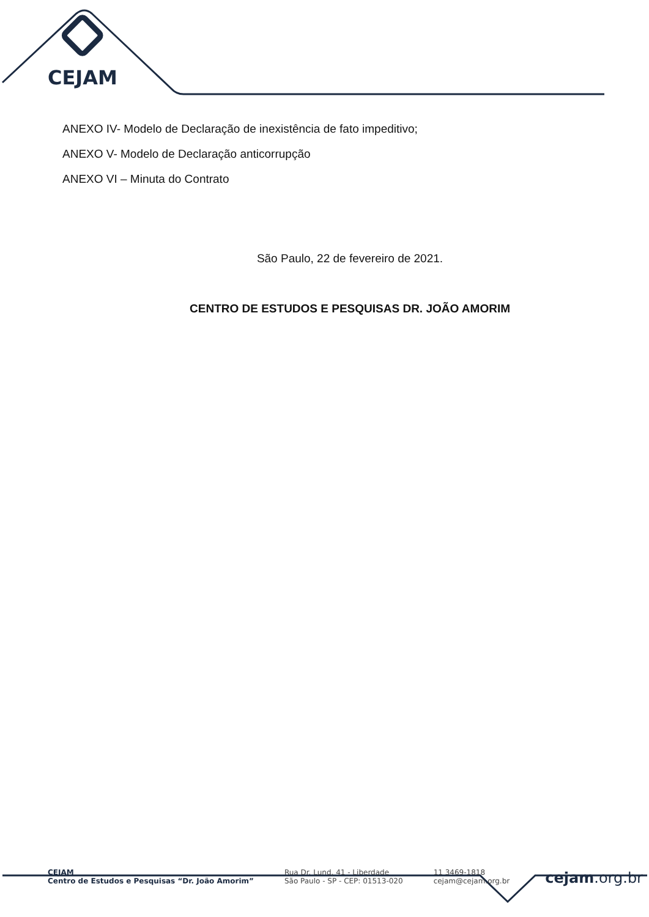CEJAM
ANEXO IV- Modelo de Declaração de inexistência de fato impeditivo;
ANEXO V- Modelo de Declaração anticorrupção
ANEXO VI – Minuta do Contrato
São Paulo, 22 de fevereiro de 2021.
CENTRO DE ESTUDOS E PESQUISAS DR. JOÃO AMORIM
CEJAM
Centro de Estudos e Pesquisas “Dr. João Amorim”
Rua Dr. Lund, 41 - Liberdade
São Paulo - SP - CEP: 01513-020
11 3469-1818
cejam@cejam.org.br
cejam.org.br